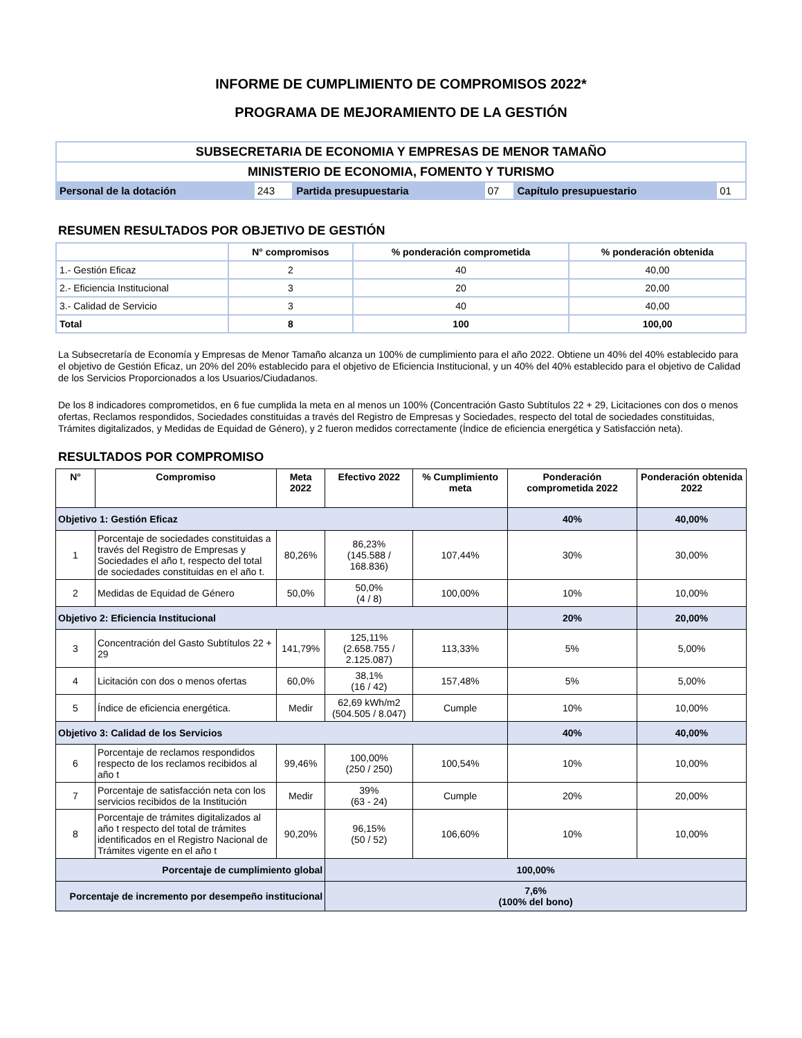INFORME DE CUMPLIMIENTO DE COMPROMISOS 2022*
PROGRAMA DE MEJORAMIENTO DE LA GESTIÓN
| SUBSECRETARIA DE ECONOMIA Y EMPRESAS DE MENOR TAMAÑO | | | | | |
| MINISTERIO DE ECONOMIA, FOMENTO Y TURISMO | | | | | |
| Personal de la dotación | 243 | Partida presupuestaria | 07 | Capítulo presupuestario | 01 |
RESUMEN RESULTADOS POR OBJETIVO DE GESTIÓN
| | N° compromisos | % ponderación comprometida | % ponderación obtenida |
| --- | --- | --- | --- |
| 1.- Gestión Eficaz | 2 | 40 | 40,00 |
| 2.- Eficiencia Institucional | 3 | 20 | 20,00 |
| 3.- Calidad de Servicio | 3 | 40 | 40,00 |
| Total | 8 | 100 | 100,00 |
La Subsecretaría de Economía y Empresas de Menor Tamaño alcanza un 100% de cumplimiento para el año 2022. Obtiene un 40% del 40% establecido para el objetivo de Gestión Eficaz, un 20% del 20% establecido para el objetivo de Eficiencia Institucional, y un 40% del 40% establecido para el objetivo de Calidad de los Servicios Proporcionados a los Usuarios/Ciudadanos.
De los 8 indicadores comprometidos, en 6 fue cumplida la meta en al menos un 100% (Concentración Gasto Subtítulos 22 + 29, Licitaciones con dos o menos ofertas, Reclamos respondidos, Sociedades constituidas a través del Registro de Empresas y Sociedades, respecto del total de sociedades constituidas, Trámites digitalizados, y Medidas de Equidad de Género), y 2 fueron medidos correctamente (Índice de eficiencia energética y Satisfacción neta).
RESULTADOS POR COMPROMISO
| N° | Compromiso | Meta 2022 | Efectivo 2022 | % Cumplimiento meta | Ponderación comprometida 2022 | Ponderación obtenida 2022 |
| --- | --- | --- | --- | --- | --- | --- |
| Objetivo 1: Gestión Eficaz | | | | | 40% | 40,00% |
| 1 | Porcentaje de sociedades constituidas a través del Registro de Empresas y Sociedades el año t, respecto del total de sociedades constituidas en el año t. | 80,26% | 86,23% (145.588 / 168.836) | 107,44% | 30% | 30,00% |
| 2 | Medidas de Equidad de Género | 50,0% | 50,0% (4 / 8) | 100,00% | 10% | 10,00% |
| Objetivo 2: Eficiencia Institucional | | | | | 20% | 20,00% |
| 3 | Concentración del Gasto Subtítulos 22 + 29 | 141,79% | 125,11% (2.658.755 / 2.125.087) | 113,33% | 5% | 5,00% |
| 4 | Licitación con dos o menos ofertas | 60,0% | 38,1% (16 / 42) | 157,48% | 5% | 5,00% |
| 5 | Índice de eficiencia energética. | Medir | 62,69 kWh/m2 (504.505 / 8.047) | Cumple | 10% | 10,00% |
| Objetivo 3: Calidad de los Servicios | | | | | 40% | 40,00% |
| 6 | Porcentaje de reclamos respondidos respecto de los reclamos recibidos al año t | 99,46% | 100,00% (250 / 250) | 100,54% | 10% | 10,00% |
| 7 | Porcentaje de satisfacción neta con los servicios recibidos de la Institución | Medir | 39% (63 - 24) | Cumple | 20% | 20,00% |
| 8 | Porcentaje de trámites digitalizados al año t respecto del total de trámites identificados en el Registro Nacional de Trámites vigente en el año t | 90,20% | 96,15% (50 / 52) | 106,60% | 10% | 10,00% |
| Porcentaje de cumplimiento global | | | 100,00% | | | |
| Porcentaje de incremento por desempeño institucional | | | 7,6% (100% del bono) | | | |